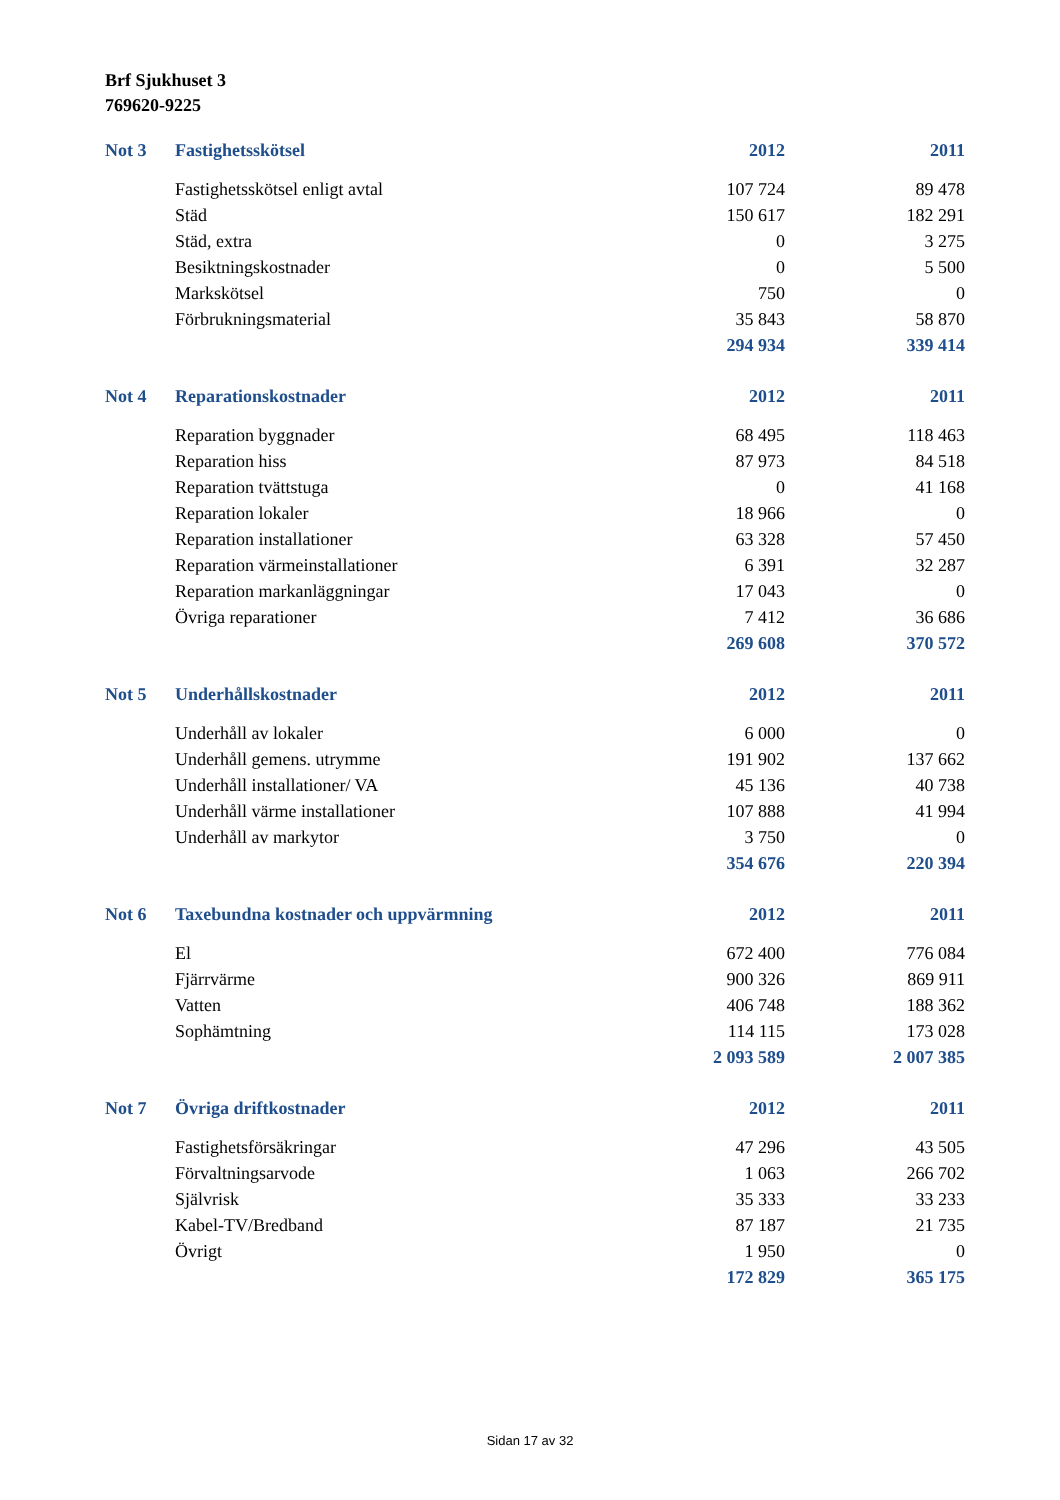Brf Sjukhuset 3
769620-9225
| Not 3 | Fastighetsskötsel | 2012 | | 2011 |
| --- | --- | --- | --- | --- |
| | Fastighetsskötsel enligt avtal | 107 724 | | 89 478 |
| | Städ | 150 617 | | 182 291 |
| | Städ, extra | 0 | | 3 275 |
| | Besiktningskostnader | 0 | | 5 500 |
| | Markskötsel | 750 | | 0 |
| | Förbrukningsmaterial | 35 843 | | 58 870 |
| | | 294 934 | | 339 414 |
| Not 4 | Reparationskostnader | 2012 | | 2011 |
| --- | --- | --- | --- | --- |
| | Reparation byggnader | 68 495 | | 118 463 |
| | Reparation hiss | 87 973 | | 84 518 |
| | Reparation tvättstuga | 0 | | 41 168 |
| | Reparation lokaler | 18 966 | | 0 |
| | Reparation installationer | 63 328 | | 57 450 |
| | Reparation värmeinstallationer | 6 391 | | 32 287 |
| | Reparation markanläggningar | 17 043 | | 0 |
| | Övriga reparationer | 7 412 | | 36 686 |
| | | 269 608 | | 370 572 |
| Not 5 | Underhållskostnader | 2012 | | 2011 |
| --- | --- | --- | --- | --- |
| | Underhåll av lokaler | 6 000 | | 0 |
| | Underhåll gemens. utrymme | 191 902 | | 137 662 |
| | Underhåll installationer/ VA | 45 136 | | 40 738 |
| | Underhåll värme installationer | 107 888 | | 41 994 |
| | Underhåll av markytor | 3 750 | | 0 |
| | | 354 676 | | 220 394 |
| Not 6 | Taxebundna kostnader och uppvärmning | 2012 | | 2011 |
| --- | --- | --- | --- | --- |
| | El | 672 400 | | 776 084 |
| | Fjärrvärme | 900 326 | | 869 911 |
| | Vatten | 406 748 | | 188 362 |
| | Sophämtning | 114 115 | | 173 028 |
| | | 2 093 589 | | 2 007 385 |
| Not 7 | Övriga driftkostnader | 2012 | | 2011 |
| --- | --- | --- | --- | --- |
| | Fastighetsförsäkringar | 47 296 | | 43 505 |
| | Förvaltningsarvode | 1 063 | | 266 702 |
| | Självrisk | 35 333 | | 33 233 |
| | Kabel-TV/Bredband | 87 187 | | 21 735 |
| | Övrigt | 1 950 | | 0 |
| | | 172 829 | | 365 175 |
Sidan 17 av 32